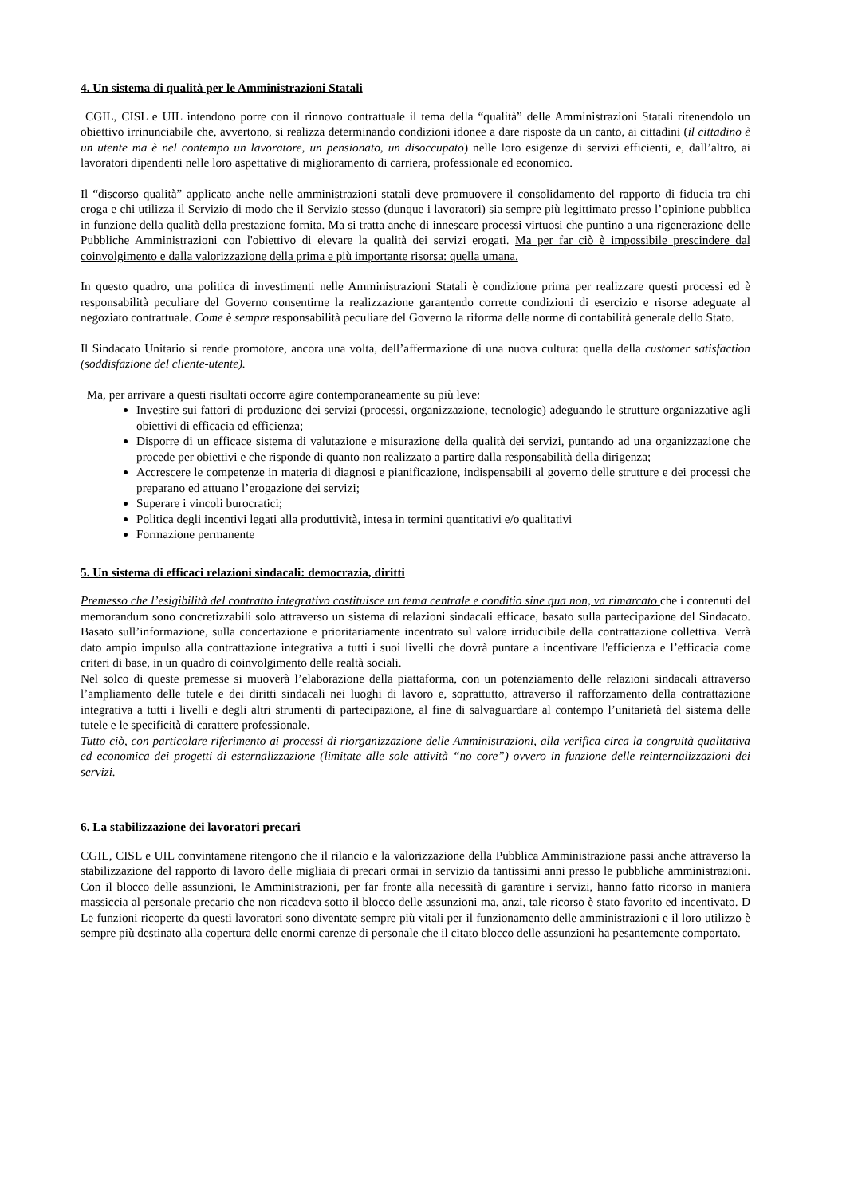4. Un sistema di qualità per le Amministrazioni Statali
CGIL, CISL e UIL intendono porre con il rinnovo contrattuale il tema della “qualità” delle Amministrazioni Statali ritenendolo un obiettivo irrinunciabile che, avvertono, si realizza determinando condizioni idonee a dare risposte da un canto, ai cittadini (il cittadino è un utente ma è nel contempo un lavoratore, un pensionato, un disoccupato) nelle loro esigenze di servizi efficienti, e, dall’altro, ai lavoratori dipendenti nelle loro aspettative di miglioramento di carriera, professionale ed economico.
Il “discorso qualità” applicato anche nelle amministrazioni statali deve promuovere il consolidamento del rapporto di fiducia tra chi eroga e chi utilizza il Servizio di modo che il Servizio stesso (dunque i lavoratori) sia sempre più legittimato presso l’opinione pubblica in funzione della qualità della prestazione fornita. Ma si tratta anche di innescare processi virtuosi che puntino a una rigenerazione delle Pubbliche Amministrazioni con l'obiettivo di elevare la qualità dei servizi erogati. Ma per far ciò è impossibile prescindere dal coinvolgimento e dalla valorizzazione della prima e più importante risorsa: quella umana.
In questo quadro, una politica di investimenti nelle Amministrazioni Statali è condizione prima per realizzare questi processi ed è responsabilità peculiare del Governo consentirne la realizzazione garantendo corrette condizioni di esercizio e risorse adeguate al negoziato contrattuale. Come è sempre responsabilità peculiare del Governo la riforma delle norme di contabilità generale dello Stato.
Il Sindacato Unitario si rende promotore, ancora una volta, dell’affermazione di una nuova cultura: quella della customer satisfaction (soddisfazione del cliente-utente).
Ma, per arrivare a questi risultati occorre agire contemporaneamente su più leve:
Investire sui fattori di produzione dei servizi (processi, organizzazione, tecnologie) adeguando le strutture organizzative agli obiettivi di efficacia ed efficienza;
Disporre di un efficace sistema di valutazione e misurazione della qualità dei servizi, puntando ad una organizzazione che procede per obiettivi e che risponde di quanto non realizzato a partire dalla responsabilità della dirigenza;
Accrescere le competenze in materia di diagnosi e pianificazione, indispensabili al governo delle strutture e dei processi che preparano ed attuano l’erogazione dei servizi;
Superare i vincoli burocratici;
Politica degli incentivi legati alla produttività, intesa in termini quantitativi e/o qualitativi
Formazione permanente
5. Un sistema di efficaci relazioni sindacali: democrazia, diritti
Premesso che l’esigibilità del contratto integrativo costituisce un tema centrale e conditio sine qua non, va rimarcato che i contenuti del memorandum sono concretizzabili solo attraverso un sistema di relazioni sindacali efficace, basato sulla partecipazione del Sindacato. Basato sull’informazione, sulla concertazione e prioritariamente incentrato sul valore irriducibile della contrattazione collettiva. Verrà dato ampio impulso alla contrattazione integrativa a tutti i suoi livelli che dovrà puntare a incentivare l'efficienza e l’efficacia come criteri di base, in un quadro di coinvolgimento delle realtà sociali.
Nel solco di queste premesse si muoverà l’elaborazione della piattaforma, con un potenziamento delle relazioni sindacali attraverso l’ampliamento delle tutele e dei diritti sindacali nei luoghi di lavoro e, soprattutto, attraverso il rafforzamento della contrattazione integrativa a tutti i livelli e degli altri strumenti di partecipazione, al fine di salvaguardare al contempo l’unitarietà del sistema delle tutele e le specificità di carattere professionale.
Tutto ciò, con particolare riferimento ai processi di riorganizzazione delle Amministrazioni, alla verifica circa la congruità qualitativa ed economica dei progetti di esternalizzazione (limitate alle sole attività “no core”) ovvero in funzione delle reinternalizzazioni dei servizi.
6. La stabilizzazione dei lavoratori precari
CGIL, CISL e UIL convintamene ritengono che il rilancio e la valorizzazione della Pubblica Amministrazione passi anche attraverso la stabilizzazione del rapporto di lavoro delle migliaia di precari ormai in servizio da tantissimi anni presso le pubbliche amministrazioni. Con il blocco delle assunzioni, le Amministrazioni, per far fronte alla necessità di garantire i servizi, hanno fatto ricorso in maniera massiccia al personale precario che non ricadeva sotto il blocco delle assunzioni ma, anzi, tale ricorso è stato favorito ed incentivato. D Le funzioni ricoperte da questi lavoratori sono diventate sempre più vitali per il funzionamento delle amministrazioni e il loro utilizzo è sempre più destinato alla copertura delle enormi carenze di personale che il citato blocco delle assunzioni ha pesantemente comportato.